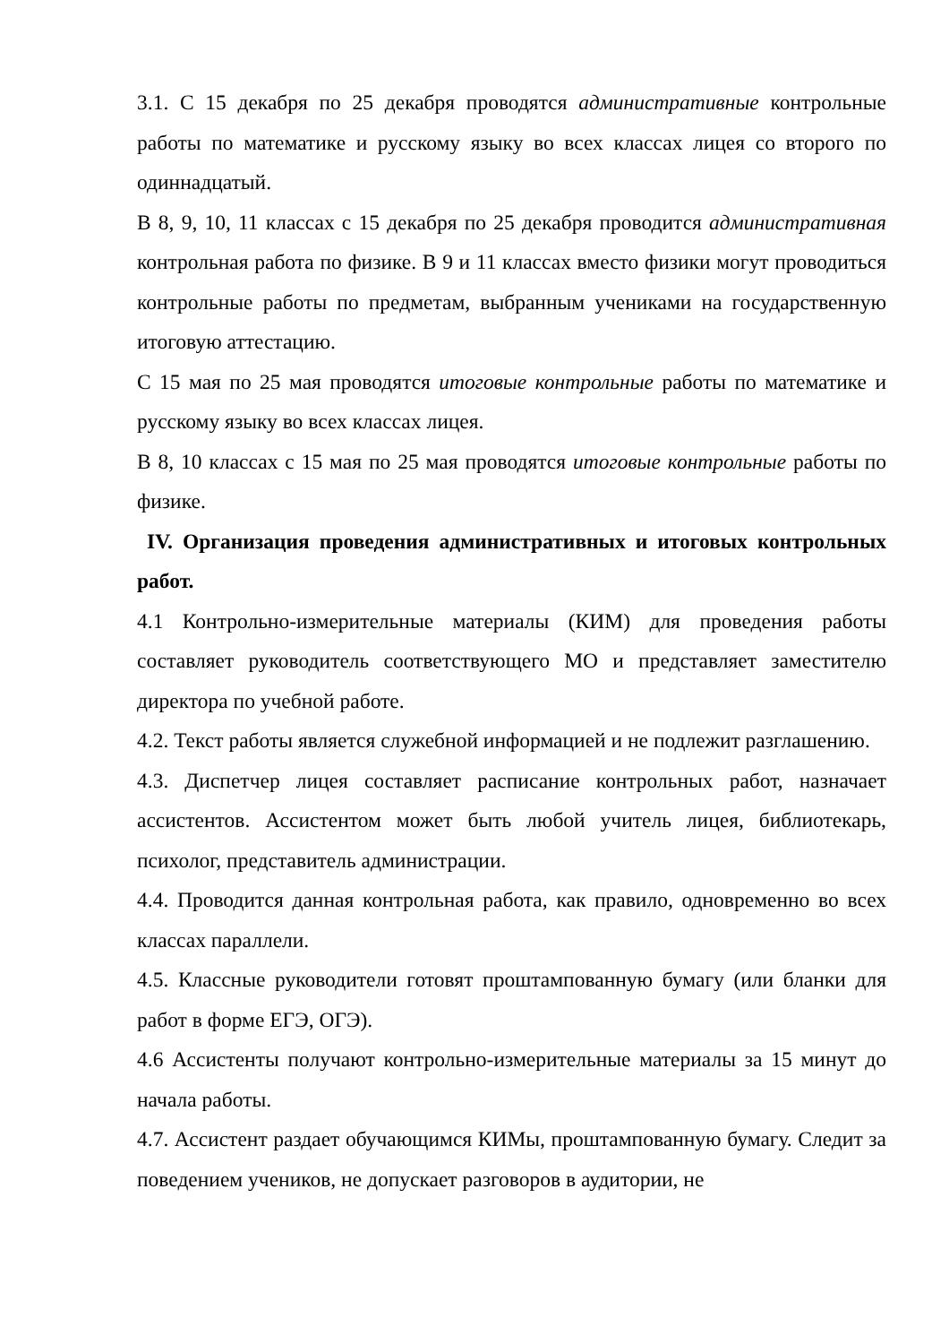3.1. С 15 декабря по 25 декабря проводятся административные контрольные работы по математике и русскому языку во всех классах лицея со второго по одиннадцатый.
В 8, 9, 10, 11 классах с 15 декабря по 25 декабря проводится административная контрольная работа по физике. В 9 и 11 классах вместо физики могут проводиться контрольные работы по предметам, выбранным учениками на государственную итоговую аттестацию.
С 15 мая по 25 мая проводятся итоговые контрольные работы по математике и русскому языку во всех классах лицея.
В 8, 10 классах с 15 мая по 25 мая проводятся итоговые контрольные работы по физике.
IV. Организация проведения административных и итоговых контрольных работ.
4.1 Контрольно-измерительные материалы (КИМ) для проведения работы составляет руководитель соответствующего МО и представляет заместителю директора по учебной работе.
4.2. Текст работы является служебной информацией и не подлежит разглашению.
4.3. Диспетчер лицея составляет расписание контрольных работ, назначает ассистентов. Ассистентом может быть любой учитель лицея, библиотекарь, психолог, представитель администрации.
4.4. Проводится данная контрольная работа, как правило, одновременно во всех классах параллели.
4.5. Классные руководители готовят проштампованную бумагу (или бланки для работ в форме ЕГЭ, ОГЭ).
4.6 Ассистенты получают контрольно-измерительные материалы за 15 минут до начала работы.
4.7. Ассистент раздает обучающимся КИМы, проштампованную бумагу. Следит за поведением учеников, не допускает разговоров в аудитории, не